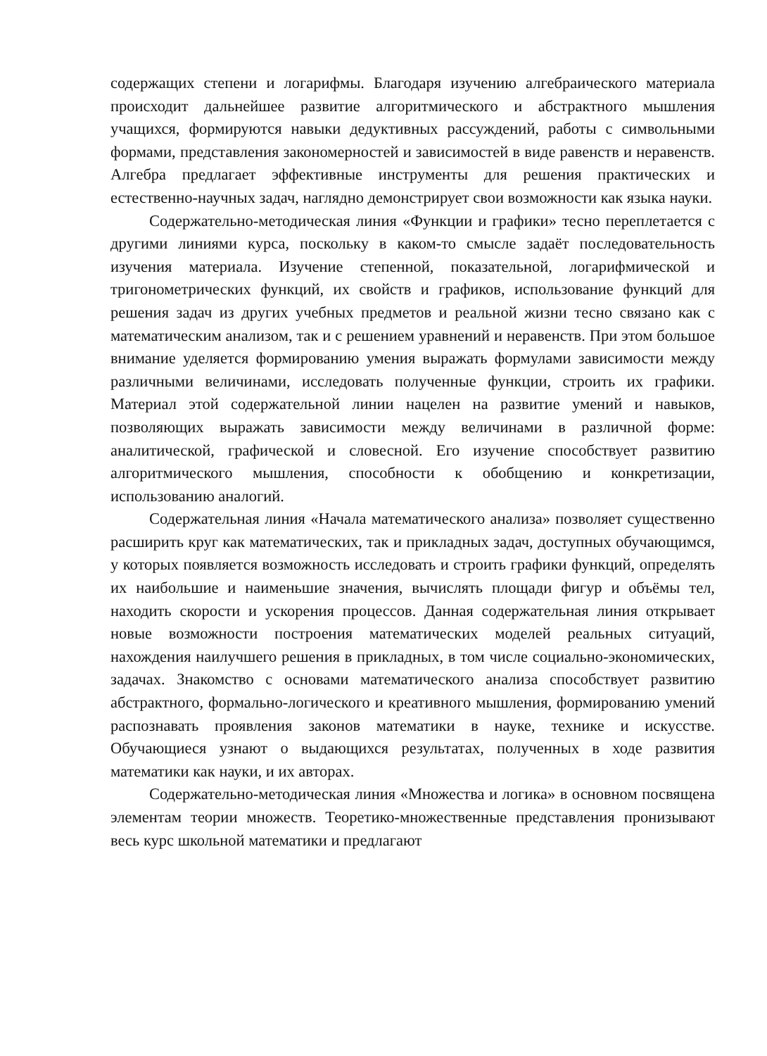содержащих степени и логарифмы. Благодаря изучению алгебраического материала происходит дальнейшее развитие алгоритмического и абстрактного мышления учащихся, формируются навыки дедуктивных рассуждений, работы с символьными формами, представления закономерностей и зависимостей в виде равенств и неравенств. Алгебра предлагает эффективные инструменты для решения практических и естественно-научных задач, наглядно демонстрирует свои возможности как языка науки.
Содержательно-методическая линия «Функции и графики» тесно переплетается с другими линиями курса, поскольку в каком-то смысле задаёт последовательность изучения материала. Изучение степенной, показательной, логарифмической и тригонометрических функций, их свойств и графиков, использование функций для решения задач из других учебных предметов и реальной жизни тесно связано как с математическим анализом, так и с решением уравнений и неравенств. При этом большое внимание уделяется формированию умения выражать формулами зависимости между различными величинами, исследовать полученные функции, строить их графики. Материал этой содержательной линии нацелен на развитие умений и навыков, позволяющих выражать зависимости между величинами в различной форме: аналитической, графической и словесной. Его изучение способствует развитию алгоритмического мышления, способности к обобщению и конкретизации, использованию аналогий.
Содержательная линия «Начала математического анализа» позволяет существенно расширить круг как математических, так и прикладных задач, доступных обучающимся, у которых появляется возможность исследовать и строить графики функций, определять их наибольшие и наименьшие значения, вычислять площади фигур и объёмы тел, находить скорости и ускорения процессов. Данная содержательная линия открывает новые возможности построения математических моделей реальных ситуаций, нахождения наилучшего решения в прикладных, в том числе социально-экономических, задачах. Знакомство с основами математического анализа способствует развитию абстрактного, формально-логического и креативного мышления, формированию умений распознавать проявления законов математики в науке, технике и искусстве. Обучающиеся узнают о выдающихся результатах, полученных в ходе развития математики как науки, и их авторах.
Содержательно-методическая линия «Множества и логика» в основном посвящена элементам теории множеств. Теоретико-множественные представления пронизывают весь курс школьной математики и предлагают